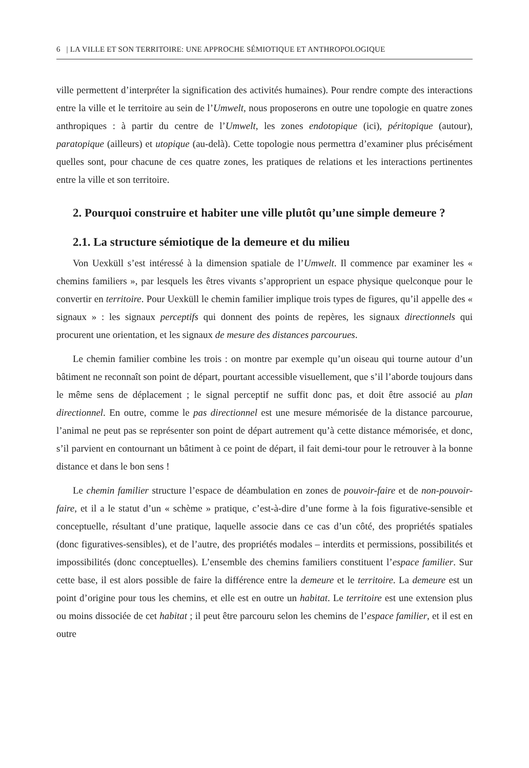6 | LA VILLE ET SON TERRITOIRE: UNE APPROCHE SÉMIOTIQUE ET ANTHROPOLOGIQUE
ville permettent d’interpréter la signification des activités humaines). Pour rendre compte des interactions entre la ville et le territoire au sein de l’Umwelt, nous proposerons en outre une topologie en quatre zones anthropiques : à partir du centre de l’Umwelt, les zones endotopique (ici), péritopique (autour), paratopique (ailleurs) et utopique (au-delà). Cette topologie nous permettra d’examiner plus précisément quelles sont, pour chacune de ces quatre zones, les pratiques de relations et les interactions pertinentes entre la ville et son territoire.
2. Pourquoi construire et habiter une ville plutôt qu’une simple demeure ?
2.1. La structure sémiotique de la demeure et du milieu
Von Uexküll s’est intéressé à la dimension spatiale de l’Umwelt. Il commence par examiner les « chemins familiers », par lesquels les êtres vivants s’approprient un espace physique quelconque pour le convertir en territoire. Pour Uexküll le chemin familier implique trois types de figures, qu’il appelle des « signaux » : les signaux perceptifs qui donnent des points de repères, les signaux directionnels qui procurent une orientation, et les signaux de mesure des distances parcourues.
Le chemin familier combine les trois : on montre par exemple qu’un oiseau qui tourne autour d’un bâtiment ne reconnaît son point de départ, pourtant accessible visuellement, que s’il l’aborde toujours dans le même sens de déplacement ; le signal perceptif ne suffit donc pas, et doit être associé au plan directionnel. En outre, comme le pas directionnel est une mesure mémorisée de la distance parcourue, l’animal ne peut pas se représenter son point de départ autrement qu’à cette distance mémorisée, et donc, s’il parvient en contournant un bâtiment à ce point de départ, il fait demi-tour pour le retrouver à la bonne distance et dans le bon sens !
Le chemin familier structure l’espace de déambulation en zones de pouvoir-faire et de non-pouvoir-faire, et il a le statut d’un « schème » pratique, c’est-à-dire d’une forme à la fois figurative-sensible et conceptuelle, résultant d’une pratique, laquelle associe dans ce cas d’un côté, des propriétés spatiales (donc figuratives-sensibles), et de l’autre, des propriétés modales – interdits et permissions, possibilités et impossibilités (donc conceptuelles). L’ensemble des chemins familiers constituent l’espace familier. Sur cette base, il est alors possible de faire la différence entre la demeure et le territoire. La demeure est un point d’origine pour tous les chemins, et elle est en outre un habitat. Le territoire est une extension plus ou moins dissociée de cet habitat ; il peut être parcouru selon les chemins de l’espace familier, et il est en outre